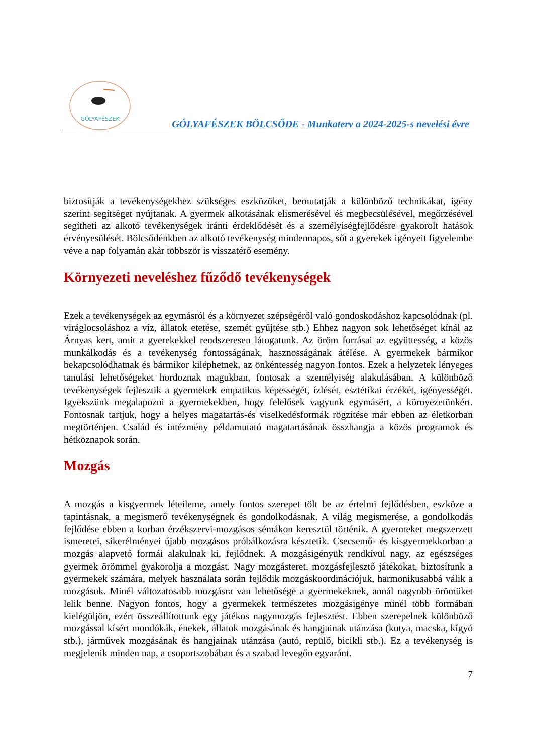GÓLYAFÉSZEK
GÓLYAFÉSZEK BÖLCSŐDE - Munkaterv a 2024-2025-s nevelési évre
biztosítják a tevékenységekhez szükséges eszközöket, bemutatják a különböző technikákat, igény szerint segítséget nyújtanak. A gyermek alkotásának elismerésével és megbecsülésével, megőrzésével segítheti az alkotó tevékenységek iránti érdeklődését és a személyiségfejlődésre gyakorolt hatások érvényesülését. Bölcsődénkben az alkotó tevékenység mindennapos, sőt a gyerekek igényeit figyelembe véve a nap folyamán akár többször is visszatérő esemény.
Környezeti neveléshez fűződő tevékenységek
Ezek a tevékenységek az egymásról és a környezet szépségéről való gondoskodáshoz kapcsolódnak (pl. virágloc­soláshoz a víz, állatok etetése, szemét gyűjtése stb.) Ehhez nagyon sok lehetőséget kínál az Árnyas kert, amit a gyerekekkel rendszeresen látogatunk. Az öröm forrásai az együttesség, a közös munkálkodás és a tevékenység fontosságának, hasznosságának átélése. A gyermekek bármikor bekapcsolódhatnak és bármikor kiléphetnek, az önkéntesség nagyon fontos. Ezek a helyzetek lényeges tanulási lehetőségeket hordoznak magukban, fontosak a személyiség alakulásában. A különböző tevékenységek fejlesztik a gyermekek empatikus képességét, ízlését, esztétikai érzékét, igényességét. Igyekszünk megalapozni a gyermekekben, hogy felelősek vagyunk egymásért, a környezetünkért. Fontosnak tartjuk, hogy a helyes magatartás-és viselkedésformák rögzítése már ebben az életkorban megtörténjen. Család és intézmény példamutató magatartásának összhangja a közös programok és hétköznapok során.
Mozgás
A mozgás a kisgyermek léteileme, amely fontos szerepet tölt be az értelmi fejlődésben, eszköze a tapintásnak, a megismerő tevékenységnek és gondolkodásnak. A világ megismerése, a gondolkodás fejlődése ebben a korban érzékszervi-mozgásos sémákon keresztül történik. A gyermeket megszerzett ismeretei, sikerélményei újabb mozgásos próbálkozásra késztetik. Csecsemő- és kisgyermekkorban a mozgás alapvető formái alakulnak ki, fejlődnek. A mozgásigényük rendkívül nagy, az egészséges gyermek örömmel gyakorolja a mozgást. Nagy mozgásteret, mozgásfejlesztő játékokat, biztosítunk a gyermekek számára, melyek használata során fejlődik mozgáskoordinációjuk, harmonikusabbá válik a mozgásuk. Minél változatosabb mozgásra van lehetősége a gyermekeknek, annál nagyobb örömüket lelik benne. Nagyon fontos, hogy a gyermekek természetes mozgásigénye minél több formában kielégüljön, ezért összeállítottunk egy játékos nagymozgás fejlesztést. Ebben szerepelnek különböző mozgással kísért mondókák, énekek, állatok mozgásának és hangjainak utánzása (kutya, macska, kígyó stb.), járművek mozgásának és hangjainak utánzása (autó, repülő, bicikli stb.). Ez a tevékenység is megjelenik minden nap, a csoportszobában és a szabad levegőn egyaránt.
7